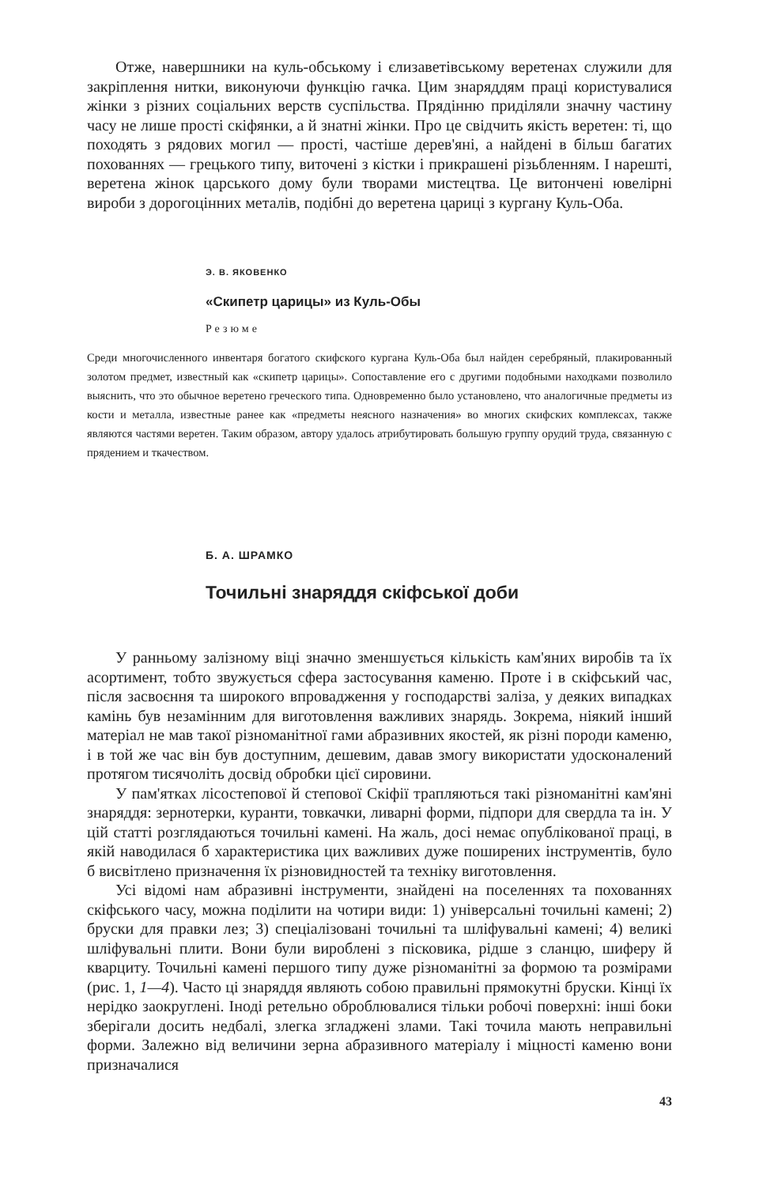Отже, навершники на куль-обському і єлизаветівському веретенах служили для закріплення нитки, виконуючи функцію гачка. Цим знаряддям праці користувалися жінки з різних соціальних верств суспільства. Прядінню приділяли значну частину часу не лише прості скіфянки, а й знатні жінки. Про це свідчить якість веретен: ті, що походять з рядових могил — прості, частіше дерев'яні, а найдені в більш багатих похованнях — грецького типу, виточені з кістки і прикрашені різьбленням. І нарешті, веретена жінок царського дому були творами мистецтва. Це витончені ювелірні вироби з дорогоцінних металів, подібні до веретена цариці з кургану Куль-Оба.
Э. В. ЯКОВЕНКО
«Скипетр царицы» из Куль-Обы
Резюме
Среди многочисленного инвентаря богатого скифского кургана Куль-Оба был найден серебряный, плакированный золотом предмет, известный как «скипетр царицы». Сопоставление его с другими подобными находками позволило выяснить, что это обычное веретено греческого типа. Одновременно было установлено, что аналогичные предметы из кости и металла, известные ранее как «предметы неясного назначения» во многих скифских комплексах, также являются частями веретен. Таким образом, автору удалось атрибутировать большую группу орудий труда, связанную с прядением и ткачеством.
Б. А. ШРАМКО
Точильні знаряддя скіфської доби
У ранньому залізному віці значно зменшується кількість кам'яних виробів та їх асортимент, тобто звужується сфера застосування каменю. Проте і в скіфський час, після засвоєння та широкого впровадження у господарстві заліза, у деяких випадках камінь був незамінним для виготовлення важливих знарядь. Зокрема, ніякий інший матеріал не мав такої різноманітної гами абразивних якостей, як різні породи каменю, і в той же час він був доступним, дешевим, давав змогу використати удосконалений протягом тисячоліть досвід обробки цієї сировини.
У пам'ятках лісостепової й степової Скіфії трапляються такі різноманітні кам'яні знаряддя: зернотерки, куранти, товкачки, ливарні форми, підпори для свердла та ін. У цій статті розглядаються точильні камені. На жаль, досі немає опублікованої праці, в якій наводилася б характеристика цих важливих дуже поширених інструментів, було б висвітлено призначення їх різновидностей та техніку виготовлення.
Усі відомі нам абразивні інструменти, знайдені на поселеннях та похованнях скіфського часу, можна поділити на чотири види: 1) універсальні точильні камені; 2) бруски для правки лез; 3) спеціалізовані точильні та шліфувальні камені; 4) великі шліфувальні плити. Вони були вироблені з пісковика, рідше з сланцю, шиферу й кварциту. Точильні камені першого типу дуже різноманітні за формою та розмірами (рис. 1, 1—4). Часто ці знаряддя являють собою правильні прямокутні бруски. Кінці їх нерідко заокруглені. Іноді ретельно оброблювалися тільки робочі поверхні: інші боки зберігали досить недбалі, злегка згладжені злами. Такі точила мають неправильні форми. Залежно від величини зерна абразивного матеріалу і міцності каменю вони призначалися
43